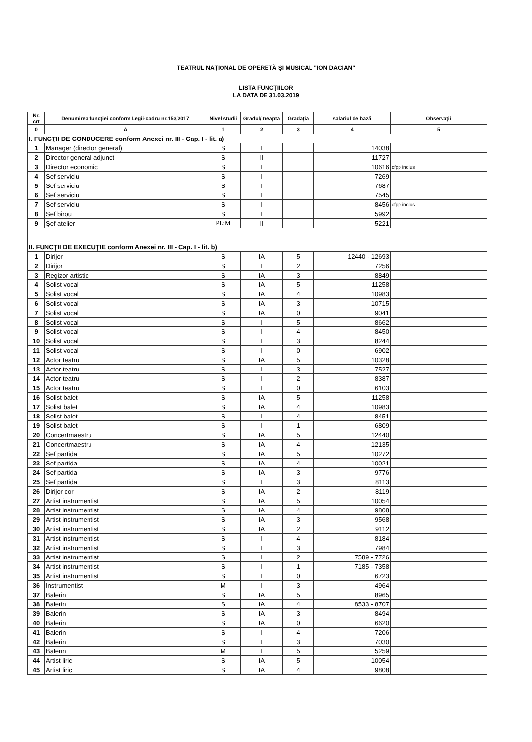TEATRUL NAŢIONAL DE OPERETĂ ŞI MUSICAL "ION DACIAN"
LISTA FUNCŢIILOR
LA DATA DE 31.03.2019
| Nr. crt | Denumirea funcţiei conform Legii-cadru nr.153/2017 | Nivel studii | Gradul/ treapta | Gradaţia | salariul de bază | Observaţii |
| --- | --- | --- | --- | --- | --- | --- |
| 0 | A | 1 | 2 | 3 | 4 | 5 |
| I. FUNCŢII DE CONDUCERE conform Anexei nr. III - Cap. I - lit. a) | | | | | | |
| 1 | Manager (director general) | S | I | | 14038 | |
| 2 | Director general adjunct | S | II | | 11727 | |
| 3 | Director economic | S | I | | 10616 | cfpp inclus |
| 4 | Sef serviciu | S | I | | 7269 | |
| 5 | Sef serviciu | S | I | | 7687 | |
| 6 | Sef serviciu | S | I | | 7545 | |
| 7 | Sef serviciu | S | I | | 8456 | cfpp inclus |
| 8 | Sef birou | S | I | | 5992 | |
| 9 | Şef atelier | PL;M | II | | 5221 | |
| II. FUNCŢII DE EXECUŢIE conform Anexei nr. III - Cap. I - lit. b) | | | | | | |
| 1 | Dirijor | S | IA | 5 | 12440 - 12693 | |
| 2 | Dirijor | S | I | 2 | 7256 | |
| 3 | Regizor artistic | S | IA | 3 | 8849 | |
| 4 | Solist vocal | S | IA | 5 | 11258 | |
| 5 | Solist vocal | S | IA | 4 | 10983 | |
| 6 | Solist vocal | S | IA | 3 | 10715 | |
| 7 | Solist vocal | S | IA | 0 | 9041 | |
| 8 | Solist vocal | S | I | 5 | 8662 | |
| 9 | Solist vocal | S | I | 4 | 8450 | |
| 10 | Solist vocal | S | I | 3 | 8244 | |
| 11 | Solist vocal | S | I | 0 | 6902 | |
| 12 | Actor teatru | S | IA | 5 | 10328 | |
| 13 | Actor teatru | S | I | 3 | 7527 | |
| 14 | Actor teatru | S | I | 2 | 8387 | |
| 15 | Actor teatru | S | I | 0 | 6103 | |
| 16 | Solist balet | S | IA | 5 | 11258 | |
| 17 | Solist balet | S | IA | 4 | 10983 | |
| 18 | Solist balet | S | I | 4 | 8451 | |
| 19 | Solist balet | S | I | 1 | 6809 | |
| 20 | Concertmaestru | S | IA | 5 | 12440 | |
| 21 | Concertmaestru | S | IA | 4 | 12135 | |
| 22 | Sef partida | S | IA | 5 | 10272 | |
| 23 | Sef partida | S | IA | 4 | 10021 | |
| 24 | Sef partida | S | IA | 3 | 9776 | |
| 25 | Sef partida | S | I | 3 | 8113 | |
| 26 | Dirijor cor | S | IA | 2 | 8119 | |
| 27 | Artist instrumentist | S | IA | 5 | 10054 | |
| 28 | Artist instrumentist | S | IA | 4 | 9808 | |
| 29 | Artist instrumentist | S | IA | 3 | 9568 | |
| 30 | Artist instrumentist | S | IA | 2 | 9112 | |
| 31 | Artist instrumentist | S | I | 4 | 8184 | |
| 32 | Artist instrumentist | S | I | 3 | 7984 | |
| 33 | Artist instrumentist | S | I | 2 | 7589 - 7726 | |
| 34 | Artist instrumentist | S | I | 1 | 7185 - 7358 | |
| 35 | Artist instrumentist | S | I | 0 | 6723 | |
| 36 | Instrumentist | M | I | 3 | 4964 | |
| 37 | Balerin | S | IA | 5 | 8965 | |
| 38 | Balerin | S | IA | 4 | 8533 - 8707 | |
| 39 | Balerin | S | IA | 3 | 8494 | |
| 40 | Balerin | S | IA | 0 | 6620 | |
| 41 | Balerin | S | I | 4 | 7206 | |
| 42 | Balerin | S | I | 3 | 7030 | |
| 43 | Balerin | M | I | 5 | 5259 | |
| 44 | Artist liric | S | IA | 5 | 10054 | |
| 45 | Artist liric | S | IA | 4 | 9808 | |